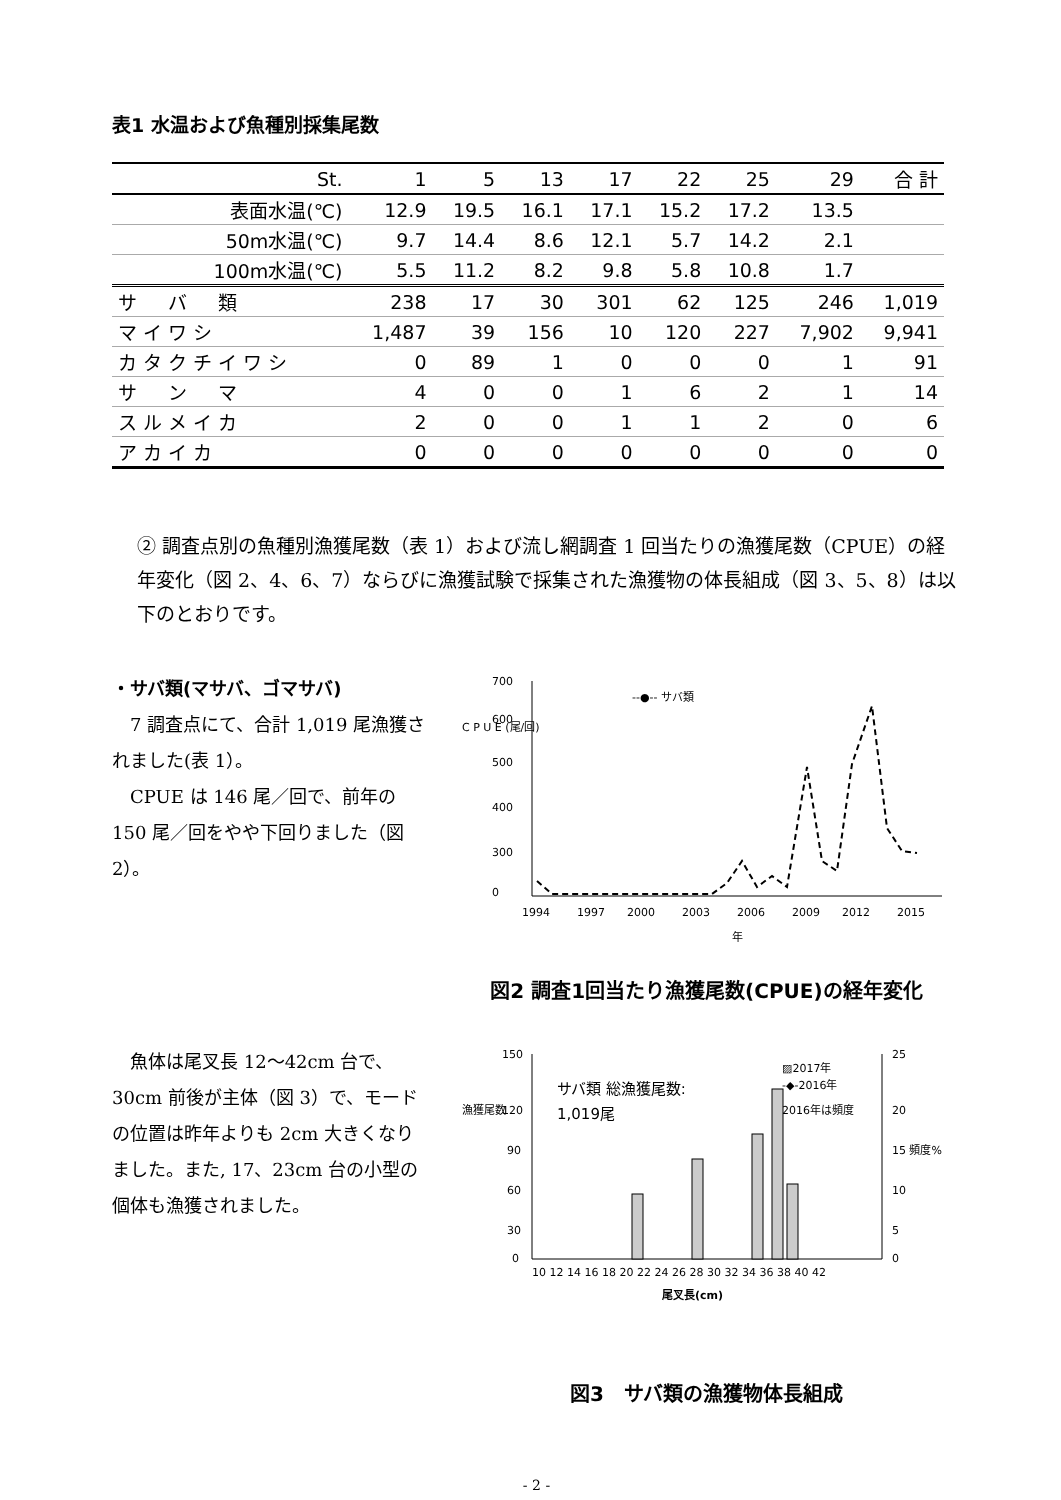表1 水温および魚種別採集尾数
| St. | 1 | 5 | 13 | 17 | 22 | 25 | 29 | 合 計 |
| --- | --- | --- | --- | --- | --- | --- | --- | --- |
| 表面水温(℃) | 12.9 | 19.5 | 16.1 | 17.1 | 15.2 | 17.2 | 13.5 | |
| 50m水温(℃) | 9.7 | 14.4 | 8.6 | 12.1 | 5.7 | 14.2 | 2.1 | |
| 100m水温(℃) | 5.5 | 11.2 | 8.2 | 9.8 | 5.8 | 10.8 | 1.7 | |
| サ バ 類 | 238 | 17 | 30 | 301 | 62 | 125 | 246 | 1,019 |
| マイワシ | 1,487 | 39 | 156 | 10 | 120 | 227 | 7,902 | 9,941 |
| カタクチイワシ | 0 | 89 | 1 | 0 | 0 | 0 | 1 | 91 |
| サ ン マ | 4 | 0 | 0 | 1 | 6 | 2 | 1 | 14 |
| スルメイカ | 2 | 0 | 0 | 1 | 1 | 2 | 0 | 6 |
| アカイカ | 0 | 0 | 0 | 0 | 0 | 0 | 0 | 0 |
② 調査点別の魚種別漁獲尾数（表 1）および流し網調査 1 回当たりの漁獲尾数（CPUE）の経年変化（図 2、4、6、7）ならびに漁獲試験で採集された漁獲物の体長組成（図 3、5、8）は以下のとおりです。
・サバ類(マサバ、ゴマサバ)
　7 調査点にて、合計 1,019 尾漁獲されました(表 1）。
　CPUE は 146 尾／回で、前年の 150 尾／回をやや下回りました（図 2）。
C P U E (尾/回)
700
600
500
400
300
0
1994
1997
2000
2003
2006
2009
2012
2015
年
--●-- サバ類
図2 調査1回当たり漁獲尾数(CPUE)の経年変化
　魚体は尾叉長 12～42cm 台で、30cm 前後が主体（図 3）で、モードの位置は昨年よりも 2cm 大きくなりました。また, 17、23cm 台の小型の個体も漁獲されました。
漁獲尾数
150
120
90
60
30
0
25
20
15 頻度%
10
5
0
サバ類 総漁獲尾数:
1,019尾
▨2017年
-◆-2016年
2016年は頻度
10 12 14 16 18 20 22 24 26 28 30 32 34 36 38 40 42
尾叉長(cm)
図3　サバ類の漁獲物体長組成
- 2 -